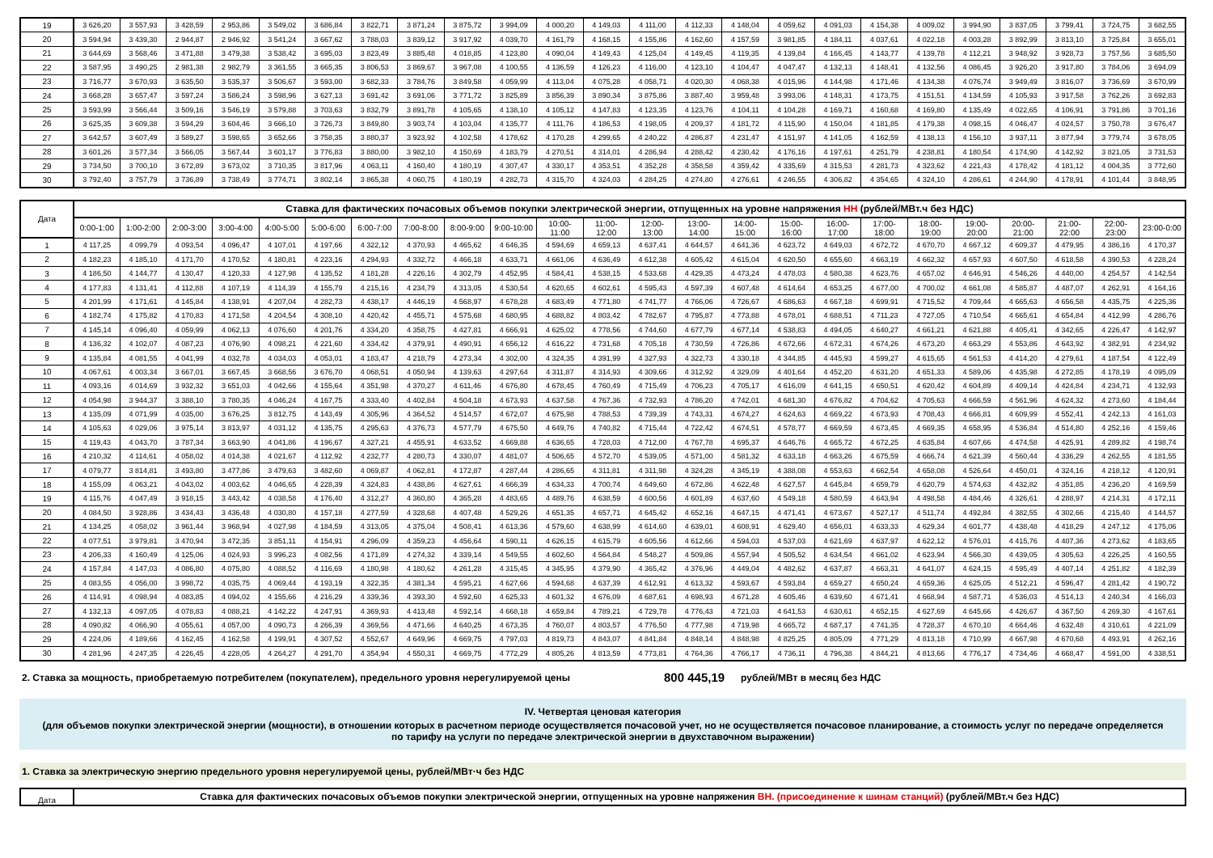| 19 | 3 626,20 | 3 557,93 | 3 428,59 | 2 953,86 | 3 549,02 | 3 686,84 | 3 822,71 | 3 871,24 | 3 875,72 | 3 994,09 | 4 000,20 | 4 149,03 | 4 111,00 | 4 112,33 | 4 148,04 | 4 059,62 | 4 091,03 | 4 154,38 | 4 009,02 | 3 994,90 | 3 837,05 | 3 799,41 | 3 724,75 | 3 682,55 |
| 20 | 3 594,94 | 3 439,30 | 2 944,87 | 2 946,92 | 3 541,24 | 3 667,62 | 3 788,03 | 3 839,12 | 3 917,92 | 4 039,70 | 4 161,79 | 4 168,15 | 4 155,86 | 4 162,60 | 4 157,59 | 3 981,85 | 4 184,11 | 4 037,61 | 4 022,18 | 4 003,28 | 3 892,99 | 3 813,10 | 3 725,84 | 3 655,01 |
| 21 | 3 644,69 | 3 568,46 | 3 471,88 | 3 479,38 | 3 538,42 | 3 695,03 | 3 823,49 | 3 885,48 | 4 018,85 | 4 123,80 | 4 090,04 | 4 149,43 | 4 125,04 | 4 149,45 | 4 119,35 | 4 139,84 | 4 166,45 | 4 143,77 | 4 139,78 | 4 112,21 | 3 948,92 | 3 928,73 | 3 757,56 | 3 685,50 |
| 22 | 3 587,95 | 3 490,25 | 2 981,38 | 2 982,79 | 3 361,55 | 3 665,35 | 3 806,53 | 3 869,67 | 3 967,08 | 4 100,55 | 4 136,59 | 4 126,23 | 4 116,00 | 4 123,10 | 4 104,47 | 4 047,47 | 4 132,13 | 4 148,41 | 4 132,56 | 4 086,45 | 3 926,20 | 3 917,80 | 3 784,06 | 3 694,09 |
| 23 | 3 716,77 | 3 670,93 | 3 635,50 | 3 535,37 | 3 506,67 | 3 593,00 | 3 682,33 | 3 784,76 | 3 849,58 | 4 059,99 | 4 113,04 | 4 075,28 | 4 058,71 | 4 020,30 | 4 068,38 | 4 015,96 | 4 144,98 | 4 171,46 | 4 134,38 | 4 076,74 | 3 949,49 | 3 816,07 | 3 736,69 | 3 670,99 |
| 24 | 3 668,28 | 3 657,47 | 3 597,24 | 3 586,24 | 3 598,96 | 3 627,13 | 3 691,42 | 3 691,06 | 3 771,72 | 3 825,89 | 3 856,39 | 3 890,34 | 3 875,86 | 3 887,40 | 3 959,48 | 3 993,06 | 4 148,31 | 4 173,75 | 4 151,51 | 4 134,59 | 4 105,93 | 3 917,58 | 3 762,26 | 3 692,83 |
| 25 | 3 593,99 | 3 566,44 | 3 509,16 | 3 546,19 | 3 579,88 | 3 703,63 | 3 832,79 | 3 891,78 | 4 105,65 | 4 138,10 | 4 105,12 | 4 147,83 | 4 123,35 | 4 123,76 | 4 104,11 | 4 104,28 | 4 169,71 | 4 160,68 | 4 169,80 | 4 135,49 | 4 022,65 | 4 106,91 | 3 791,86 | 3 701,16 |
| 26 | 3 625,35 | 3 609,38 | 3 594,29 | 3 604,46 | 3 666,10 | 3 726,73 | 3 849,80 | 3 903,74 | 4 103,04 | 4 135,77 | 4 111,76 | 4 186,53 | 4 198,05 | 4 209,37 | 4 181,72 | 4 115,90 | 4 150,04 | 4 181,85 | 4 179,38 | 4 098,15 | 4 046,47 | 4 024,57 | 3 750,78 | 3 676,47 |
| 27 | 3 642,57 | 3 607,49 | 3 589,27 | 3 598,65 | 3 652,66 | 3 758,35 | 3 880,37 | 3 923,92 | 4 102,58 | 4 178,62 | 4 170,28 | 4 299,65 | 4 240,22 | 4 286,87 | 4 231,47 | 4 151,97 | 4 141,05 | 4 162,59 | 4 138,13 | 4 156,10 | 3 937,11 | 3 877,94 | 3 779,74 | 3 678,05 |
| 28 | 3 601,26 | 3 577,34 | 3 566,05 | 3 567,44 | 3 601,17 | 3 776,83 | 3 880,00 | 3 982,10 | 4 150,69 | 4 183,79 | 4 270,51 | 4 314,01 | 4 286,94 | 4 288,42 | 4 230,42 | 4 176,16 | 4 197,61 | 4 251,79 | 4 238,81 | 4 180,54 | 4 174,90 | 4 142,92 | 3 821,05 | 3 731,53 |
| 29 | 3 734,50 | 3 700,10 | 3 672,89 | 3 673,02 | 3 710,35 | 3 817,96 | 4 063,11 | 4 160,40 | 4 180,19 | 4 307,47 | 4 330,17 | 4 353,51 | 4 352,28 | 4 358,58 | 4 359,42 | 4 335,69 | 4 315,53 | 4 281,73 | 4 323,62 | 4 221,43 | 4 178,42 | 4 181,12 | 4 004,35 | 3 772,60 |
| 30 | 3 792,40 | 3 757,79 | 3 736,89 | 3 738,49 | 3 774,71 | 3 802,14 | 3 865,38 | 4 060,75 | 4 180,19 | 4 282,73 | 4 315,70 | 4 324,03 | 4 284,25 | 4 274,80 | 4 276,61 | 4 246,55 | 4 306,82 | 4 354,65 | 4 324,10 | 4 286,61 | 4 244,90 | 4 178,91 | 4 101,44 | 3 848,95 |
| Дата | Ставка для фактических почасовых объемов покупки электрической энергии, отпущенных на уровне напряжения НН (рублей/МВт.ч без НДС) | | | | | | | | | | | | | | | | | | | | | | | |
| --- | --- | --- | --- | --- | --- | --- | --- | --- | --- | --- | --- | --- | --- | --- | --- | --- | --- | --- | --- | --- | --- | --- | --- | --- |
| | 0:00-1:00 | 1:00-2:00 | 2:00-3:00 | 3:00-4:00 | 4:00-5:00 | 5:00-6:00 | 6:00-7:00 | 7:00-8:00 | 8:00-9:00 | 9:00-10:00 | 10:00- 11:00 | 11:00- 12:00 | 12:00- 13:00 | 13:00- 14:00 | 14:00- 15:00 | 15:00- 16:00 | 16:00- 17:00 | 17:00- 18:00 | 18:00- 19:00 | 19:00- 20:00 | 20:00- 21:00 | 21:00- 22:00 | 22:00- 23:00 | 23:00-0:00 |
| 1 | 4 117,25 | 4 099,79 | 4 093,54 | 4 096,47 | 4 107,01 | 4 197,66 | 4 322,12 | 4 370,93 | 4 465,62 | 4 646,35 | 4 594,69 | 4 659,13 | 4 637,41 | 4 644,57 | 4 641,36 | 4 623,72 | 4 649,03 | 4 672,72 | 4 670,70 | 4 667,12 | 4 609,37 | 4 479,95 | 4 386,16 | 4 170,37 |
| 2 | 4 182,23 | 4 185,10 | 4 171,70 | 4 170,52 | 4 180,81 | 4 223,16 | 4 294,93 | 4 332,72 | 4 466,18 | 4 633,71 | 4 661,06 | 4 636,49 | 4 612,38 | 4 605,42 | 4 615,04 | 4 620,50 | 4 655,60 | 4 663,19 | 4 662,32 | 4 657,93 | 4 607,50 | 4 618,58 | 4 390,53 | 4 228,24 |
| 3 | 4 186,50 | 4 144,77 | 4 130,47 | 4 120,33 | 4 127,98 | 4 135,52 | 4 181,28 | 4 226,16 | 4 302,79 | 4 452,95 | 4 584,41 | 4 538,15 | 4 533,68 | 4 429,35 | 4 473,24 | 4 478,03 | 4 580,38 | 4 623,76 | 4 657,02 | 4 646,91 | 4 546,26 | 4 440,00 | 4 254,57 | 4 142,54 |
| 4 | 4 177,83 | 4 131,41 | 4 112,88 | 4 107,19 | 4 114,39 | 4 155,79 | 4 215,16 | 4 234,79 | 4 313,05 | 4 530,54 | 4 620,65 | 4 602,61 | 4 595,43 | 4 597,39 | 4 607,48 | 4 614,64 | 4 653,25 | 4 677,00 | 4 700,02 | 4 661,08 | 4 585,87 | 4 487,07 | 4 262,91 | 4 164,16 |
| 5 | 4 201,99 | 4 171,61 | 4 145,84 | 4 138,91 | 4 207,04 | 4 282,73 | 4 438,17 | 4 446,19 | 4 568,97 | 4 678,28 | 4 683,49 | 4 771,80 | 4 741,77 | 4 766,06 | 4 726,67 | 4 686,63 | 4 667,18 | 4 699,91 | 4 715,52 | 4 709,44 | 4 665,63 | 4 656,58 | 4 435,75 | 4 225,36 |
| 6 | 4 182,74 | 4 175,82 | 4 170,83 | 4 171,58 | 4 204,54 | 4 308,10 | 4 420,42 | 4 455,71 | 4 575,68 | 4 680,95 | 4 688,82 | 4 803,42 | 4 782,67 | 4 795,87 | 4 773,88 | 4 678,01 | 4 688,51 | 4 711,23 | 4 727,05 | 4 710,54 | 4 665,61 | 4 654,84 | 4 412,99 | 4 286,76 |
| 7 | 4 145,14 | 4 096,40 | 4 059,99 | 4 062,13 | 4 076,60 | 4 201,76 | 4 334,20 | 4 358,75 | 4 427,81 | 4 666,91 | 4 625,02 | 4 778,56 | 4 744,60 | 4 677,79 | 4 677,14 | 4 538,83 | 4 494,05 | 4 640,27 | 4 661,21 | 4 621,88 | 4 405,41 | 4 342,65 | 4 226,47 | 4 142,97 |
| 8 | 4 136,32 | 4 102,07 | 4 087,23 | 4 076,90 | 4 098,21 | 4 221,60 | 4 334,42 | 4 379,91 | 4 490,91 | 4 656,12 | 4 616,22 | 4 731,68 | 4 705,18 | 4 730,59 | 4 726,86 | 4 672,66 | 4 672,31 | 4 674,26 | 4 673,20 | 4 663,29 | 4 553,86 | 4 643,92 | 4 382,91 | 4 234,92 |
| 9 | 4 135,84 | 4 081,55 | 4 041,99 | 4 032,78 | 4 034,03 | 4 053,01 | 4 183,47 | 4 218,79 | 4 273,34 | 4 302,00 | 4 324,35 | 4 391,99 | 4 327,93 | 4 322,73 | 4 330,18 | 4 344,85 | 4 445,93 | 4 599,27 | 4 615,65 | 4 561,53 | 4 414,20 | 4 279,61 | 4 187,54 | 4 122,49 |
| 10 | 4 067,61 | 4 003,34 | 3 667,01 | 3 667,45 | 3 668,56 | 3 676,70 | 4 068,51 | 4 050,94 | 4 139,63 | 4 297,64 | 4 311,87 | 4 314,93 | 4 309,66 | 4 312,92 | 4 329,09 | 4 401,64 | 4 452,20 | 4 631,20 | 4 651,33 | 4 589,06 | 4 435,98 | 4 272,85 | 4 178,19 | 4 095,09 |
| 11 | 4 093,16 | 4 014,69 | 3 932,32 | 3 651,03 | 4 042,66 | 4 155,64 | 4 351,98 | 4 370,27 | 4 611,46 | 4 676,80 | 4 678,45 | 4 760,49 | 4 715,49 | 4 706,23 | 4 705,17 | 4 616,09 | 4 641,15 | 4 650,51 | 4 620,42 | 4 604,89 | 4 409,14 | 4 424,84 | 4 234,71 | 4 132,93 |
| 12 | 4 054,98 | 3 944,37 | 3 388,10 | 3 780,35 | 4 046,24 | 4 167,75 | 4 333,40 | 4 402,84 | 4 504,18 | 4 673,93 | 4 637,58 | 4 767,36 | 4 732,93 | 4 786,20 | 4 742,01 | 4 681,30 | 4 676,82 | 4 704,62 | 4 705,63 | 4 666,59 | 4 561,96 | 4 624,32 | 4 273,60 | 4 184,44 |
| 13 | 4 135,09 | 4 071,99 | 4 035,00 | 3 676,25 | 3 812,75 | 4 143,49 | 4 305,96 | 4 364,52 | 4 514,57 | 4 672,07 | 4 675,98 | 4 788,53 | 4 739,39 | 4 743,31 | 4 674,27 | 4 624,63 | 4 669,22 | 4 673,93 | 4 708,43 | 4 666,81 | 4 609,99 | 4 552,41 | 4 242,13 | 4 161,03 |
| 14 | 4 105,63 | 4 029,06 | 3 975,14 | 3 813,97 | 4 031,12 | 4 135,75 | 4 295,63 | 4 376,73 | 4 577,79 | 4 675,50 | 4 649,76 | 4 740,82 | 4 715,44 | 4 722,42 | 4 674,51 | 4 578,77 | 4 669,59 | 4 673,45 | 4 669,35 | 4 658,95 | 4 536,84 | 4 514,80 | 4 252,16 | 4 159,46 |
| 15 | 4 119,43 | 4 043,70 | 3 787,34 | 3 663,90 | 4 041,86 | 4 196,67 | 4 327,21 | 4 455,91 | 4 633,52 | 4 669,88 | 4 636,65 | 4 728,03 | 4 712,00 | 4 767,78 | 4 695,37 | 4 646,76 | 4 665,72 | 4 672,25 | 4 635,84 | 4 607,66 | 4 474,58 | 4 425,91 | 4 289,82 | 4 198,74 |
| 16 | 4 210,32 | 4 114,61 | 4 058,02 | 4 014,38 | 4 021,67 | 4 112,92 | 4 232,77 | 4 280,73 | 4 330,07 | 4 481,07 | 4 506,65 | 4 572,70 | 4 539,05 | 4 571,00 | 4 581,32 | 4 633,18 | 4 663,26 | 4 675,59 | 4 666,74 | 4 621,39 | 4 560,44 | 4 336,29 | 4 262,55 | 4 181,55 |
| 17 | 4 079,77 | 3 814,81 | 3 493,80 | 3 477,86 | 3 479,63 | 3 482,60 | 4 069,87 | 4 062,81 | 4 172,87 | 4 287,44 | 4 286,65 | 4 311,81 | 4 311,98 | 4 324,28 | 4 345,19 | 4 388,08 | 4 553,63 | 4 662,54 | 4 658,08 | 4 526,64 | 4 450,01 | 4 324,16 | 4 218,12 | 4 120,91 |
| 18 | 4 155,09 | 4 063,21 | 4 043,02 | 4 003,62 | 4 046,65 | 4 228,39 | 4 324,83 | 4 438,86 | 4 627,61 | 4 666,39 | 4 634,33 | 4 700,74 | 4 649,60 | 4 672,86 | 4 622,48 | 4 627,57 | 4 645,84 | 4 659,79 | 4 620,79 | 4 574,63 | 4 432,82 | 4 351,85 | 4 236,20 | 4 169,59 |
| 19 | 4 115,76 | 4 047,49 | 3 918,15 | 3 443,42 | 4 038,58 | 4 176,40 | 4 312,27 | 4 360,80 | 4 365,28 | 4 483,65 | 4 489,76 | 4 638,59 | 4 600,56 | 4 601,89 | 4 637,60 | 4 549,18 | 4 580,59 | 4 643,94 | 4 498,58 | 4 484,46 | 4 326,61 | 4 288,97 | 4 214,31 | 4 172,11 |
| 20 | 4 084,50 | 3 928,86 | 3 434,43 | 3 436,48 | 4 030,80 | 4 157,18 | 4 277,59 | 4 328,68 | 4 407,48 | 4 529,26 | 4 651,35 | 4 657,71 | 4 645,42 | 4 652,16 | 4 647,15 | 4 471,41 | 4 673,67 | 4 527,17 | 4 511,74 | 4 492,84 | 4 382,55 | 4 302,66 | 4 215,40 | 4 144,57 |
| 21 | 4 134,25 | 4 058,02 | 3 961,44 | 3 968,94 | 4 027,98 | 4 184,59 | 4 313,05 | 4 375,04 | 4 508,41 | 4 613,36 | 4 579,60 | 4 638,99 | 4 614,60 | 4 639,01 | 4 608,91 | 4 629,40 | 4 656,01 | 4 633,33 | 4 629,34 | 4 601,77 | 4 438,48 | 4 418,29 | 4 247,12 | 4 175,06 |
| 22 | 4 077,51 | 3 979,81 | 3 470,94 | 3 472,35 | 3 851,11 | 4 154,91 | 4 296,09 | 4 359,23 | 4 456,64 | 4 590,11 | 4 626,15 | 4 615,79 | 4 605,56 | 4 612,66 | 4 594,03 | 4 537,03 | 4 621,69 | 4 637,97 | 4 622,12 | 4 576,01 | 4 415,76 | 4 407,36 | 4 273,62 | 4 183,65 |
| 23 | 4 206,33 | 4 160,49 | 4 125,06 | 4 024,93 | 3 996,23 | 4 082,56 | 4 171,89 | 4 274,32 | 4 339,14 | 4 549,55 | 4 602,60 | 4 564,84 | 4 548,27 | 4 509,86 | 4 557,94 | 4 505,52 | 4 634,54 | 4 661,02 | 4 623,94 | 4 566,30 | 4 439,05 | 4 305,63 | 4 226,25 | 4 160,55 |
| 24 | 4 157,84 | 4 147,03 | 4 086,80 | 4 075,80 | 4 088,52 | 4 116,69 | 4 180,98 | 4 180,62 | 4 261,28 | 4 315,45 | 4 345,95 | 4 379,90 | 4 365,42 | 4 376,96 | 4 449,04 | 4 482,62 | 4 637,87 | 4 663,31 | 4 641,07 | 4 624,15 | 4 595,49 | 4 407,14 | 4 251,82 | 4 182,39 |
| 25 | 4 083,55 | 4 056,00 | 3 998,72 | 4 035,75 | 4 069,44 | 4 193,19 | 4 322,35 | 4 381,34 | 4 595,21 | 4 627,66 | 4 594,68 | 4 637,39 | 4 612,91 | 4 613,32 | 4 593,67 | 4 593,84 | 4 659,27 | 4 650,24 | 4 659,36 | 4 625,05 | 4 512,21 | 4 596,47 | 4 281,42 | 4 190,72 |
| 26 | 4 114,91 | 4 098,94 | 4 083,85 | 4 094,02 | 4 155,66 | 4 216,29 | 4 339,36 | 4 393,30 | 4 592,60 | 4 625,33 | 4 601,32 | 4 676,09 | 4 687,61 | 4 698,93 | 4 671,28 | 4 605,46 | 4 639,60 | 4 671,41 | 4 668,94 | 4 587,71 | 4 536,03 | 4 514,13 | 4 240,34 | 4 166,03 |
| 27 | 4 132,13 | 4 097,05 | 4 078,83 | 4 088,21 | 4 142,22 | 4 247,91 | 4 369,93 | 4 413,48 | 4 592,14 | 4 668,18 | 4 659,84 | 4 789,21 | 4 729,78 | 4 776,43 | 4 721,03 | 4 641,53 | 4 630,61 | 4 652,15 | 4 627,69 | 4 645,66 | 4 426,67 | 4 367,50 | 4 269,30 | 4 167,61 |
| 28 | 4 090,82 | 4 066,90 | 4 055,61 | 4 057,00 | 4 090,73 | 4 266,39 | 4 369,56 | 4 471,66 | 4 640,25 | 4 673,35 | 4 760,07 | 4 803,57 | 4 776,50 | 4 777,98 | 4 719,98 | 4 665,72 | 4 687,17 | 4 741,35 | 4 728,37 | 4 670,10 | 4 664,46 | 4 632,48 | 4 310,61 | 4 221,09 |
| 29 | 4 224,06 | 4 189,66 | 4 162,45 | 4 162,58 | 4 199,91 | 4 307,52 | 4 552,67 | 4 649,96 | 4 669,75 | 4 797,03 | 4 819,73 | 4 843,07 | 4 841,84 | 4 848,14 | 4 848,98 | 4 825,25 | 4 805,09 | 4 771,29 | 4 813,18 | 4 710,99 | 4 667,98 | 4 670,68 | 4 493,91 | 4 262,16 |
| 30 | 4 281,96 | 4 247,35 | 4 226,45 | 4 228,05 | 4 264,27 | 4 291,70 | 4 354,94 | 4 550,31 | 4 669,75 | 4 772,29 | 4 805,26 | 4 813,59 | 4 773,81 | 4 764,36 | 4 766,17 | 4 736,11 | 4 796,38 | 4 844,21 | 4 813,66 | 4 776,17 | 4 734,46 | 4 668,47 | 4 591,00 | 4 338,51 |
2. Ставка за мощность, приобретаемую потребителем (покупателем), предельного уровня нерегулируемой цены 800 445,19 рублей/МВт в месяц без НДС
IV. Четвертая ценовая категория
(для объемов покупки электрической энергии (мощности), в отношении которых в расчетном периоде осуществляется почасовой учет, но не осуществляется почасовое планирование, а стоимость услуг по передаче определяется по тарифу на услуги по передаче электрической энергии в двухставочном выражении)
1. Ставка за электрическую энергию предельного уровня нерегулируемой цены, рублей/МВт·ч без НДС
| Дата | Ставка для фактических почасовых объемов покупки электрической энергии, отпущенных на уровне напряжения ВН. (присоединение к шинам станций) (рублей/МВт.ч без НДС) |
| --- | --- |